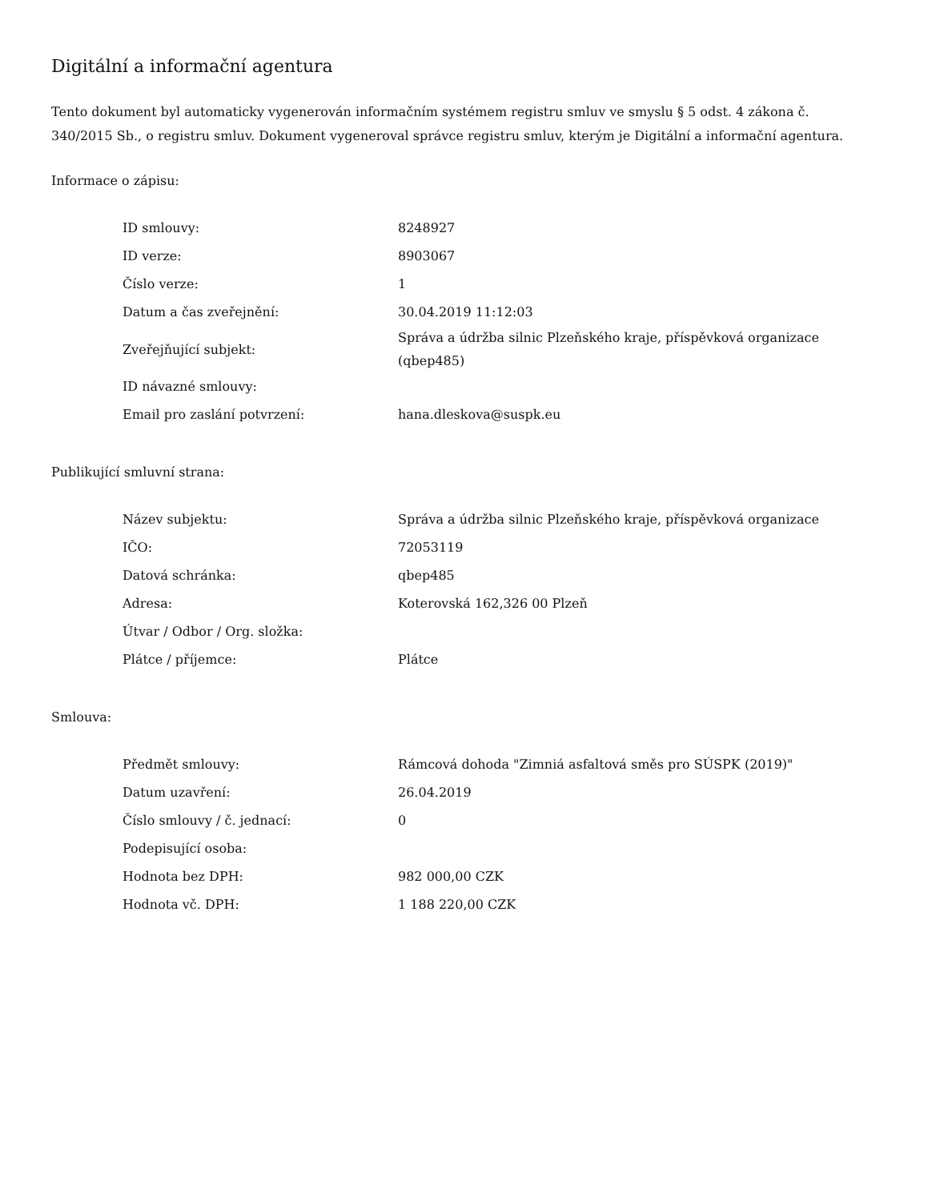Digitální a informační agentura
Tento dokument byl automaticky vygenerován informačním systémem registru smluv ve smyslu § 5 odst. 4 zákona č. 340/2015 Sb., o registru smluv. Dokument vygeneroval správce registru smluv, kterým je Digitální a informační agentura.
Informace o zápisu:
| ID smlouvy: | 8248927 |
| ID verze: | 8903067 |
| Číslo verze: | 1 |
| Datum a čas zveřejnění: | 30.04.2019 11:12:03 |
| Zveřejňující subjekt: | Správa a údržba silnic Plzeňského kraje, příspěvková organizace (qbep485) |
| ID návazné smlouvy: | |
| Email pro zaslání potvrzení: | hana.dleskova@suspk.eu |
Publikující smluvní strana:
| Název subjektu: | Správa a údržba silnic Plzeňského kraje, příspěvková organizace |
| IČO: | 72053119 |
| Datová schránka: | qbep485 |
| Adresa: | Koterovská 162,326 00 Plzeň |
| Útvar / Odbor / Org. složka: | |
| Plátce / příjemce: | Plátce |
Smlouva:
| Předmět smlouvy: | Rámcová dohoda "Zimniá asfaltová směs pro SÚSPK (2019)" |
| Datum uzavření: | 26.04.2019 |
| Číslo smlouvy / č. jednací: | 0 |
| Podepisující osoba: | |
| Hodnota bez DPH: | 982 000,00 CZK |
| Hodnota vč. DPH: | 1 188 220,00 CZK |